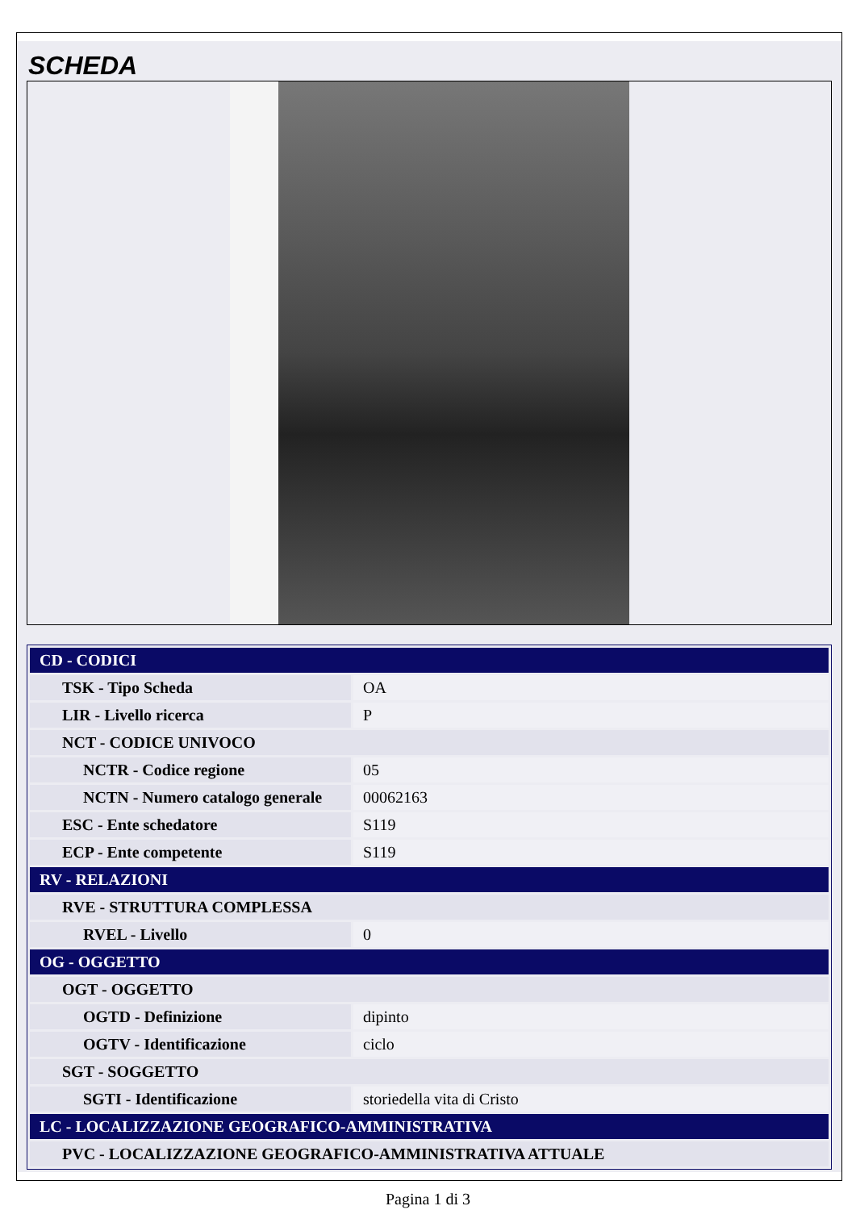SCHEDA
| CD - CODICI | |
| TSK - Tipo Scheda | OA |
| LIR - Livello ricerca | P |
| NCT - CODICE UNIVOCO | |
| NCTR - Codice regione | 05 |
| NCTN - Numero catalogo generale | 00062163 |
| ESC - Ente schedatore | S119 |
| ECP - Ente competente | S119 |
| RV - RELAZIONI | |
| RVE - STRUTTURA COMPLESSA | |
| RVEL - Livello | 0 |
| OG - OGGETTO | |
| OGT - OGGETTO | |
| OGTD - Definizione | dipinto |
| OGTV - Identificazione | ciclo |
| SGT - SOGGETTO | |
| SGTI - Identificazione | storiedella vita di Cristo |
| LC - LOCALIZZAZIONE GEOGRAFICO-AMMINISTRATIVA | |
| PVC - LOCALIZZAZIONE GEOGRAFICO-AMMINISTRATIVA ATTUALE | |
Pagina 1 di 3